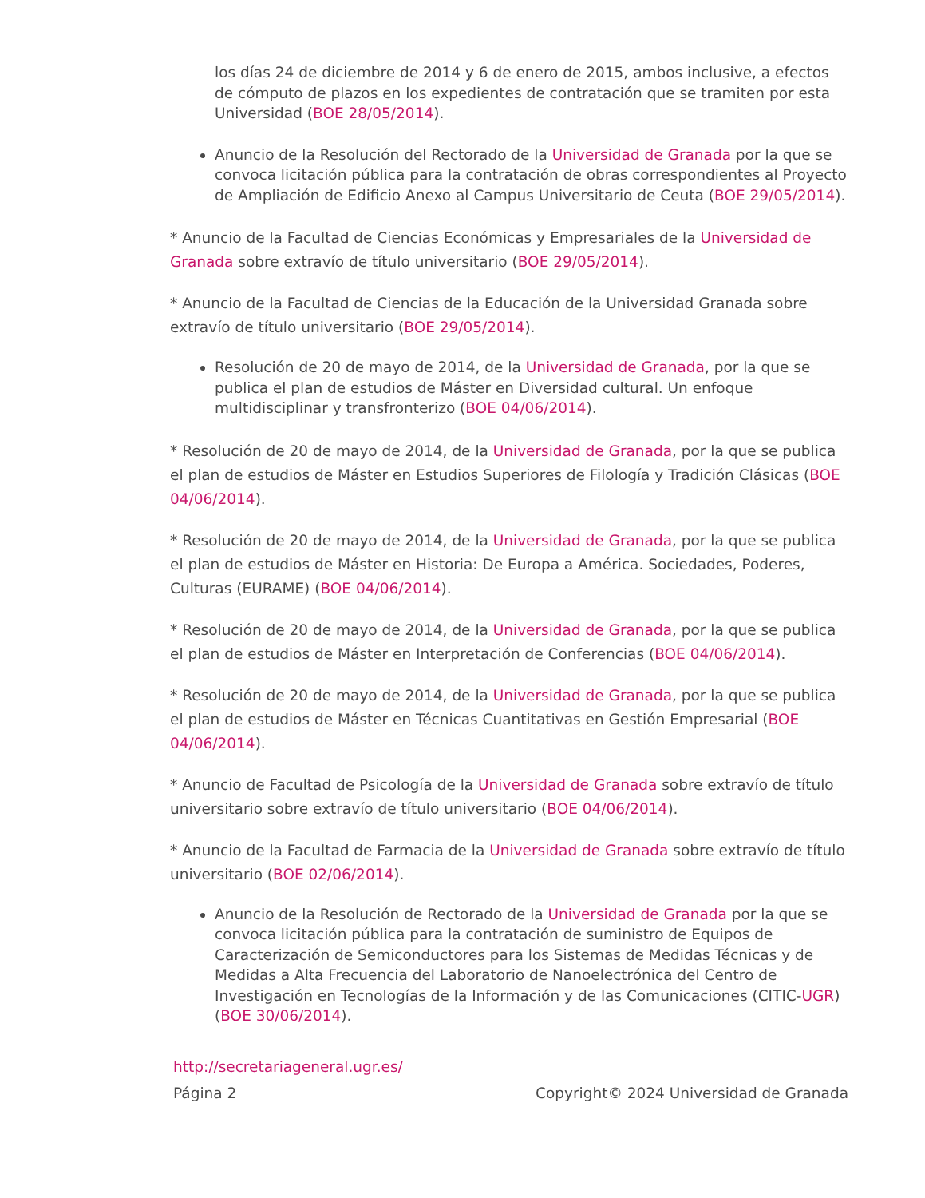los días 24 de diciembre de 2014 y 6 de enero de 2015, ambos inclusive, a efectos de cómputo de plazos en los expedientes de contratación que se tramiten por esta Universidad (BOE 28/05/2014).
Anuncio de la Resolución del Rectorado de la Universidad de Granada por la que se convoca licitación pública para la contratación de obras correspondientes al Proyecto de Ampliación de Edificio Anexo al Campus Universitario de Ceuta (BOE 29/05/2014).
* Anuncio de la Facultad de Ciencias Económicas y Empresariales de la Universidad de Granada sobre extravío de título universitario (BOE 29/05/2014).
* Anuncio de la Facultad de Ciencias de la Educación de la Universidad Granada sobre extravío de título universitario (BOE 29/05/2014).
Resolución de 20 de mayo de 2014, de la Universidad de Granada, por la que se publica el plan de estudios de Máster en Diversidad cultural. Un enfoque multidisciplinar y transfronterizo (BOE 04/06/2014).
* Resolución de 20 de mayo de 2014, de la Universidad de Granada, por la que se publica el plan de estudios de Máster en Estudios Superiores de Filología y Tradición Clásicas (BOE 04/06/2014).
* Resolución de 20 de mayo de 2014, de la Universidad de Granada, por la que se publica el plan de estudios de Máster en Historia: De Europa a América. Sociedades, Poderes, Culturas (EURAME) (BOE 04/06/2014).
* Resolución de 20 de mayo de 2014, de la Universidad de Granada, por la que se publica el plan de estudios de Máster en Interpretación de Conferencias (BOE 04/06/2014).
* Resolución de 20 de mayo de 2014, de la Universidad de Granada, por la que se publica el plan de estudios de Máster en Técnicas Cuantitativas en Gestión Empresarial (BOE 04/06/2014).
* Anuncio de Facultad de Psicología de la Universidad de Granada sobre extravío de título universitario sobre extravío de título universitario (BOE 04/06/2014).
* Anuncio de la Facultad de Farmacia de la Universidad de Granada sobre extravío de título universitario (BOE 02/06/2014).
Anuncio de la Resolución de Rectorado de la Universidad de Granada por la que se convoca licitación pública para la contratación de suministro de Equipos de Caracterización de Semiconductores para los Sistemas de Medidas Técnicas y de Medidas a Alta Frecuencia del Laboratorio de Nanoelectrónica del Centro de Investigación en Tecnologías de la Información y de las Comunicaciones (CITIC-UGR) (BOE 30/06/2014).
http://secretariageneral.ugr.es/
Página 2 Copyright© 2024 Universidad de Granada